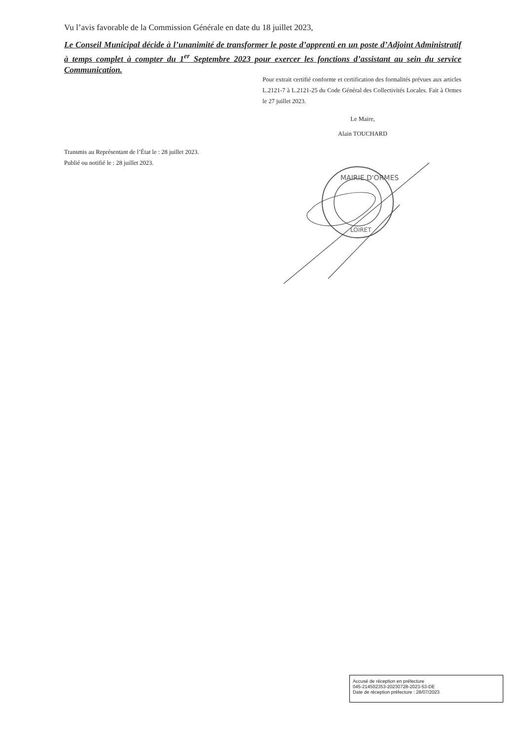Vu l’avis favorable de la Commission Générale en date du 18 juillet 2023,
Le Conseil Municipal décide à l’unanimité de transformer le poste d’apprenti en un poste d’Adjoint Administratif à temps complet à compter du 1<sup>er</sup> Septembre 2023 pour exercer les fonctions d’assistant au sein du service Communication.
Pour extrait certifié conforme et certification des formalités prévues aux articles L.2121-7 à L.2121-25 du Code Général des Collectivités Locales. Fait à Ormes le 27 juillet 2023.
Le Maire,
Alain TOUCHARD
Transmis au Représentant de l’État le : 28 juillet 2023.
Publié ou notifié le : 28 juillet 2023.
MAIRIE D'ORMES
LOIRET
Accusé de réception en préfecture
045-214502353-20230728-2023-53-DE
Date de réception préfecture : 28/07/2023